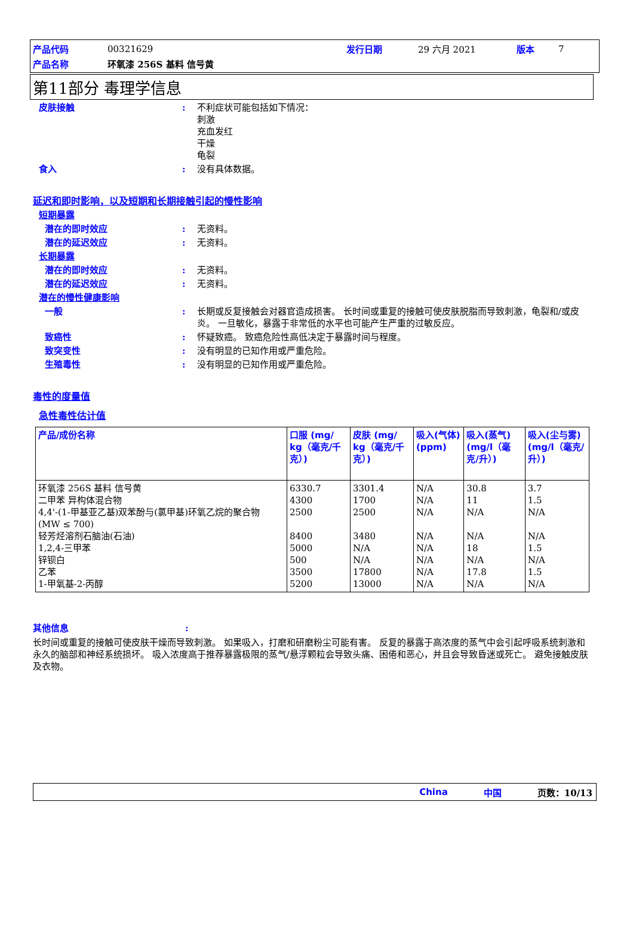| 产品代码 | 00321629 | 发行日期 | 29 六月 2021 | 版本 | 7 |
| 产品名称 | 环氧漆 256S 基料 信号黄 | | | | |
第11部分 毒理学信息
皮肤接触: 不利症状可能包括如下情况：
刺激
充血发红
干燥
龟裂
食入: 没有具体数据。
延迟和即时影响，以及短期和长期接触引起的慢性影响
短期暴露
潜在的即时效应: 无资料。
潜在的延迟效应: 无资料。
长期暴露
潜在的即时效应: 无资料。
潜在的延迟效应: 无资料。
潜在的慢性健康影响
一般: 长期或反复接触会对器官造成损害。 长时间或重复的接触可使皮肤脱脂而导致刺激，龟裂和/或皮炎。 一旦敏化，暴露于非常低的水平也可能产生严重的过敏反应。
致癌性: 怀疑致癌。 致癌危险性高低决定于暴露时间与程度。
致突变性: 没有明显的已知作用或严重危险。
生殖毒性: 没有明显的已知作用或严重危险。
毒性的度量值
急性毒性估计值
| 产品/成份名称 | 口服 (mg/ kg（毫克/千克）) | 皮肤 (mg/ kg（毫克/千克）) | 吸入(气体) (ppm) | 吸入(蒸气) (mg/l（毫克/升）) | 吸入(尘与雾) (mg/l（毫克/升）) |
| --- | --- | --- | --- | --- | --- |
| 环氧漆 256S 基料 信号黄 二甲苯 异构体混合物 4,4'-(1-甲基亚乙基)双苯酚与(氯甲基)环氧乙烷的聚合物 (MW ≤ 700) 轻芳烃溶剂石脑油(石油) 1,2,4-三甲苯 锌钡白 乙苯 1-甲氧基-2-丙醇 | 6330.7 4300 2500 8400 5000 500 3500 5200 | 3301.4 1700 2500 3480 N/A N/A 17800 13000 | N/A N/A N/A N/A N/A N/A N/A N/A | 30.8 11 N/A N/A 18 N/A 17.8 N/A | 3.7 1.5 N/A N/A 1.5 N/A 1.5 N/A |
其他信息:
长时间或重复的接触可使皮肤干燥而导致刺激。 如果吸入，打磨和研磨粉尘可能有害。 反复的暴露于高浓度的蒸气中会引起呼吸系统刺激和永久的脑部和神经系统损坏。 吸入浓度高于推荐暴露极限的蒸气/悬浮颗粒会导致头痛、困倦和恶心，并且会导致昏迷或死亡。 避免接触皮肤及衣物。
China 中国 页数：10/13